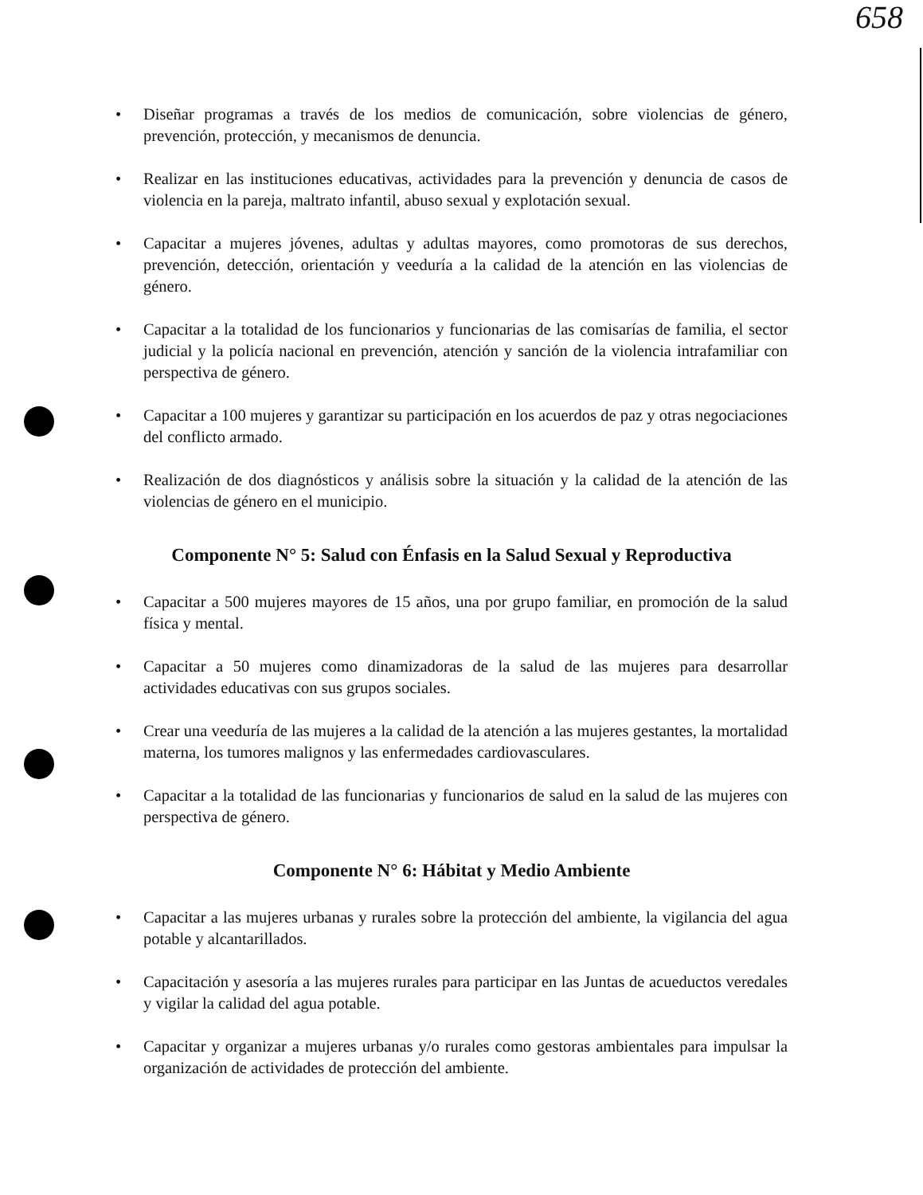658
• Diseñar programas a través de los medios de comunicación, sobre violencias de género, prevención, protección, y mecanismos de denuncia.
• Realizar en las instituciones educativas, actividades para la prevención y denuncia de casos de violencia en la pareja, maltrato infantil, abuso sexual y explotación sexual.
• Capacitar a mujeres jóvenes, adultas y adultas mayores, como promotoras de sus derechos, prevención, detección, orientación y veeduría a la calidad de la atención en las violencias de género.
• Capacitar a la totalidad de los funcionarios y funcionarias de las comisarías de familia, el sector judicial y la policía nacional en prevención, atención y sanción de la violencia intrafamiliar con perspectiva de género.
• Capacitar a 100 mujeres y garantizar su participación en los acuerdos de paz y otras negociaciones del conflicto armado.
• Realización de dos diagnósticos y análisis sobre la situación y la calidad de la atención de las violencias de género en el municipio.
Componente N° 5: Salud con Énfasis en la Salud Sexual y Reproductiva
• Capacitar a 500 mujeres mayores de 15 años, una por grupo familiar, en promoción de la salud física y mental.
• Capacitar a 50 mujeres como dinamizadoras de la salud de las mujeres para desarrollar actividades educativas con sus grupos sociales.
• Crear una veeduría de las mujeres a la calidad de la atención a las mujeres gestantes, la mortalidad materna, los tumores malignos y las enfermedades cardiovasculares.
• Capacitar a la totalidad de las funcionarias y funcionarios de salud en la salud de las mujeres con perspectiva de género.
Componente N° 6: Hábitat y Medio Ambiente
• Capacitar a las mujeres urbanas y rurales sobre la protección del ambiente, la vigilancia del agua potable y alcantarillados.
• Capacitación y asesoría a las mujeres rurales para participar en las Juntas de acueductos veredales y vigilar la calidad del agua potable.
• Capacitar y organizar a mujeres urbanas y/o rurales como gestoras ambientales para impulsar la organización de actividades de protección del ambiente.